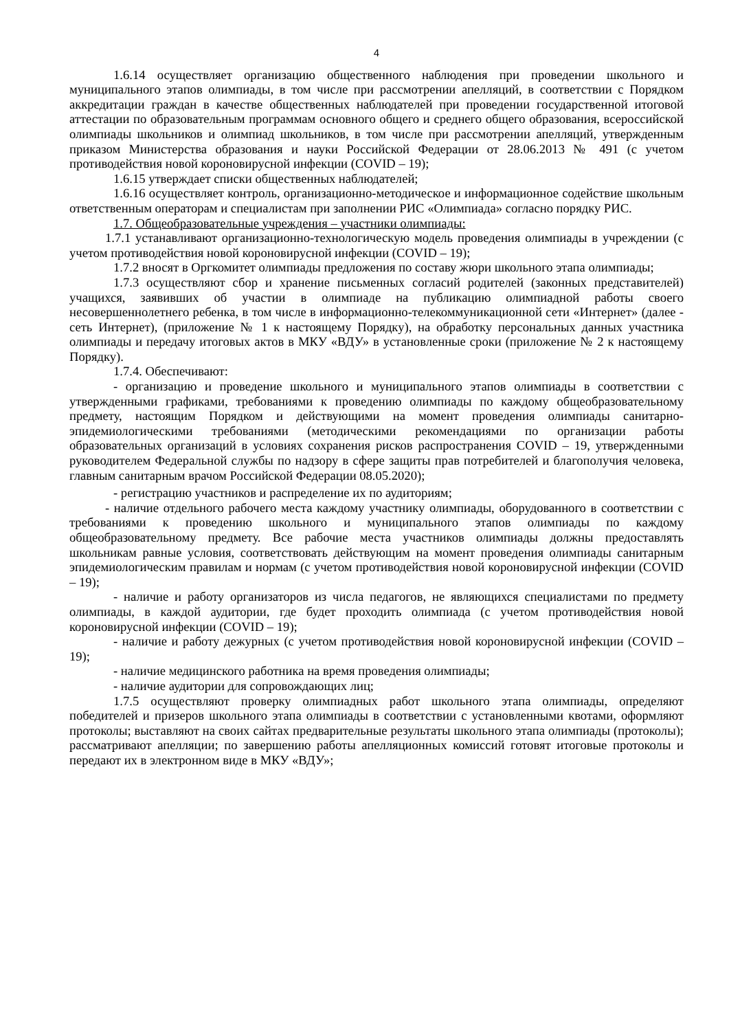4
1.6.14 осуществляет организацию общественного наблюдения при проведении школьного и муниципального этапов олимпиады, в том числе при рассмотрении апелляций, в соответствии с Порядком аккредитации граждан в качестве общественных наблюдателей при проведении государственной итоговой аттестации по образовательным программам основного общего и среднего общего образования, всероссийской олимпиады школьников и олимпиад школьников, в том числе при рассмотрении апелляций, утвержденным приказом Министерства образования и науки Российской Федерации от 28.06.2013 № 491 (с учетом противодействия новой короновирусной инфекции (COVID – 19);
1.6.15 утверждает списки общественных наблюдателей;
1.6.16 осуществляет контроль, организационно-методическое и информационное содействие школьным ответственным операторам и специалистам при заполнении РИС «Олимпиада» согласно порядку РИС.
1.7. Общеобразовательные учреждения – участники олимпиады:
1.7.1 устанавливают организационно-технологическую модель проведения олимпиады в учреждении (с учетом противодействия новой короновирусной инфекции (COVID – 19);
1.7.2 вносят в Оргкомитет олимпиады предложения по составу жюри школьного этапа олимпиады;
1.7.3 осуществляют сбор и хранение письменных согласий родителей (законных представителей) учащихся, заявивших об участии в олимпиаде на публикацию олимпиадной работы своего несовершеннолетнего ребенка, в том числе в информационно-телекоммуникационной сети «Интернет» (далее - сеть Интернет), (приложение № 1 к настоящему Порядку), на обработку персональных данных участника олимпиады и передачу итоговых актов в МКУ «ВДУ» в установленные сроки (приложение № 2 к настоящему Порядку).
1.7.4. Обеспечивают:
- организацию и проведение школьного и муниципального этапов олимпиады в соответствии с утвержденными графиками, требованиями к проведению олимпиады по каждому общеобразовательному предмету, настоящим Порядком и действующими на момент проведения олимпиады санитарно-эпидемиологическими требованиями (методическими рекомендациями по организации работы образовательных организаций в условиях сохранения рисков распространения COVID – 19, утвержденными руководителем Федеральной службы по надзору в сфере защиты прав потребителей и благополучия человека, главным санитарным врачом Российской Федерации 08.05.2020);
- регистрацию участников и распределение их по аудиториям;
- наличие отдельного рабочего места каждому участнику олимпиады, оборудованного в соответствии с требованиями к проведению школьного и муниципального этапов олимпиады по каждому общеобразовательному предмету. Все рабочие места участников олимпиады должны предоставлять школьникам равные условия, соответствовать действующим на момент проведения олимпиады санитарным эпидемиологическим правилам и нормам (с учетом противодействия новой короновирусной инфекции (COVID – 19);
- наличие и работу организаторов из числа педагогов, не являющихся специалистами по предмету олимпиады, в каждой аудитории, где будет проходить олимпиада (с учетом противодействия новой короновирусной инфекции (COVID – 19);
- наличие и работу дежурных (с учетом противодействия новой короновирусной инфекции (COVID – 19);
- наличие медицинского работника на время проведения олимпиады;
- наличие аудитории для сопровождающих лиц;
1.7.5 осуществляют проверку олимпиадных работ школьного этапа олимпиады, определяют победителей и призеров школьного этапа олимпиады в соответствии с установленными квотами, оформляют протоколы; выставляют на своих сайтах предварительные результаты школьного этапа олимпиады (протоколы); рассматривают апелляции; по завершению работы апелляционных комиссий готовят итоговые протоколы и передают их в электронном виде в МКУ «ВДУ»;